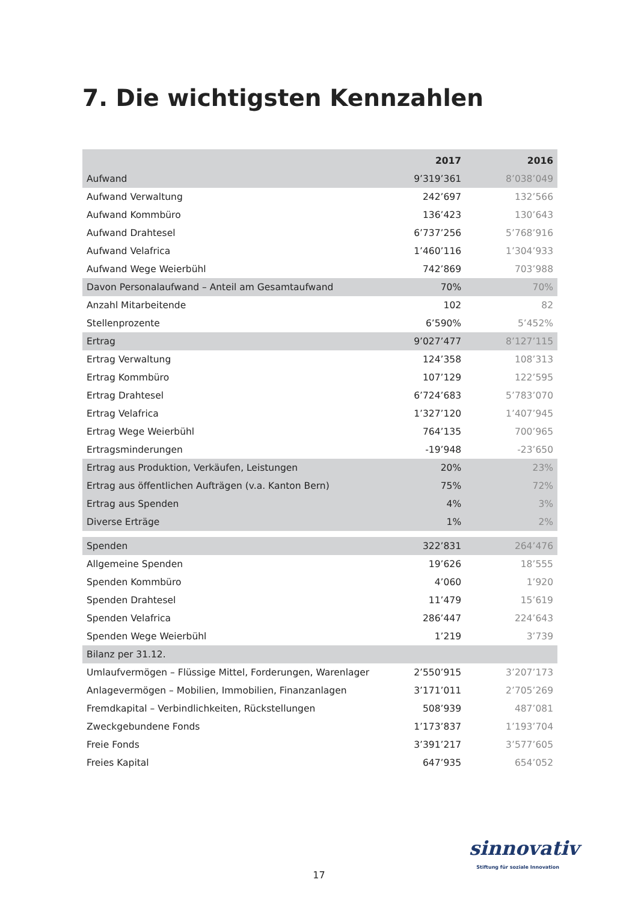7. Die wichtigsten Kennzahlen
| | 2017 | 2016 |
| --- | --- | --- |
| Aufwand | 9’319’361 | 8’038’049 |
| Aufwand Verwaltung | 242’697 | 132’566 |
| Aufwand Kommbüro | 136’423 | 130’643 |
| Aufwand Drahtesel | 6’737’256 | 5’768’916 |
| Aufwand Velafrica | 1’460’116 | 1’304’933 |
| Aufwand Wege Weierbühl | 742’869 | 703’988 |
| Davon Personalaufwand – Anteil am Gesamtaufwand | 70% | 70% |
| Anzahl Mitarbeitende | 102 | 82 |
| Stellenprozente | 6’590% | 5’452% |
| Ertrag | 9’027’477 | 8’127’115 |
| Ertrag Verwaltung | 124’358 | 108’313 |
| Ertrag Kommbüro | 107’129 | 122’595 |
| Ertrag Drahtesel | 6’724’683 | 5’783’070 |
| Ertrag Velafrica | 1’327’120 | 1’407’945 |
| Ertrag Wege Weierbühl | 764’135 | 700’965 |
| Ertragsminderungen | -19’948 | -23’650 |
| Ertrag aus Produktion, Verkäufen, Leistungen | 20% | 23% |
| Ertrag aus öffentlichen Aufträgen (v.a. Kanton Bern) | 75% | 72% |
| Ertrag aus Spenden | 4% | 3% |
| Diverse Erträge | 1% | 2% |
| Spenden | 322’831 | 264’476 |
| Allgemeine Spenden | 19’626 | 18’555 |
| Spenden Kommbüro | 4’060 | 1’920 |
| Spenden Drahtesel | 11’479 | 15’619 |
| Spenden Velafrica | 286’447 | 224’643 |
| Spenden Wege Weierbühl | 1’219 | 3’739 |
| Bilanz per 31.12. | | |
| Umlaufvermögen – Flüssige Mittel, Forderungen, Warenlager | 2’550’915 | 3’207’173 |
| Anlagevermögen – Mobilien, Immobilien, Finanzanlagen | 3’171’011 | 2’705’269 |
| Fremdkapital – Verbindlichkeiten, Rückstellungen | 508’939 | 487’081 |
| Zweckgebundene Fonds | 1’173’837 | 1’193’704 |
| Freie Fonds | 3’391’217 | 3’577’605 |
| Freies Kapital | 647’935 | 654’052 |
sinnovativ
Stiftung für soziale Innovation
17